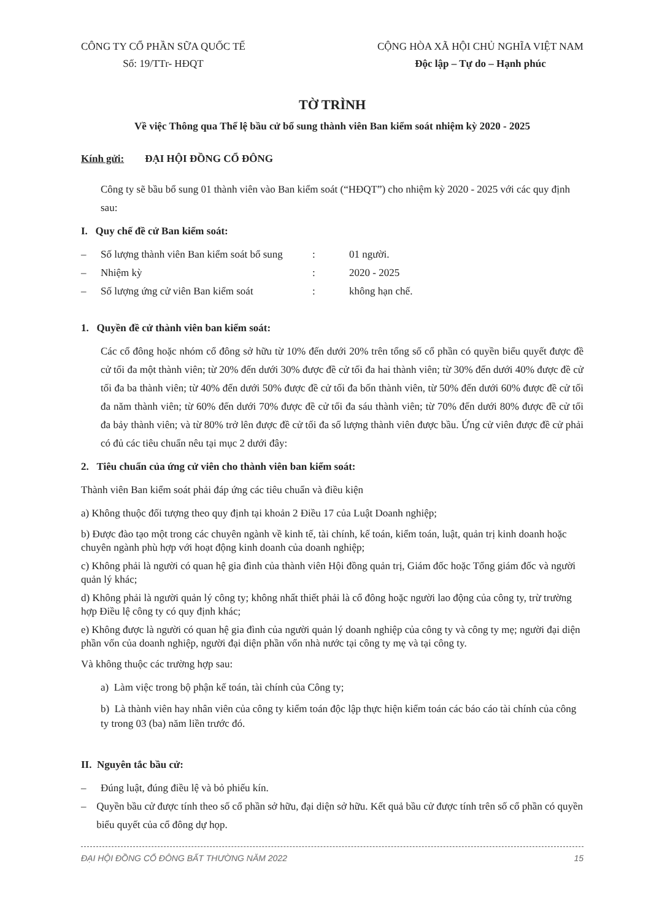CÔNG TY CỔ PHẦN SỮA QUỐC TẾ
Số: 19/TTr- HĐQT
CỘNG HÒA XÃ HỘI CHỦ NGHĨA VIỆT NAM
Độc lập – Tự do – Hạnh phúc
TỜ TRÌNH
Về việc Thông qua Thể lệ bầu cử bổ sung thành viên Ban kiểm soát nhiệm kỳ 2020 - 2025
Kính gửi: ĐẠI HỘI ĐỒNG CỔ ĐÔNG
Công ty sẽ bầu bổ sung 01 thành viên vào Ban kiểm soát (“HĐQT”) cho nhiệm kỳ 2020 - 2025 với các quy định sau:
I. Quy chế đề cử Ban kiểm soát:
– Số lượng thành viên Ban kiểm soát bổ sung: 01 người.
– Nhiệm kỳ: 2020 - 2025
– Số lượng ứng cử viên Ban kiểm soát: không hạn chế.
1. Quyền đề cử thành viên ban kiểm soát:
Các cổ đông hoặc nhóm cổ đông sở hữu từ 10% đến dưới 20% trên tổng số cổ phần có quyền biểu quyết được đề cử tối đa một thành viên; từ 20% đến dưới 30% được đề cử tối đa hai thành viên; từ 30% đến dưới 40% được đề cử tối đa ba thành viên; từ 40% đến dưới 50% được đề cử tối đa bốn thành viên, từ 50% đến dưới 60% được đề cử tối đa năm thành viên; từ 60% đến dưới 70% được đề cử tối đa sáu thành viên; từ 70% đến dưới 80% được đề cử tối đa bảy thành viên; và từ 80% trở lên được đề cử tối đa số lượng thành viên được bầu. Ứng cử viên được đề cử phải có đủ các tiêu chuẩn nêu tại mục 2 dưới đây:
2. Tiêu chuẩn của ứng cử viên cho thành viên ban kiểm soát:
Thành viên Ban kiểm soát phải đáp ứng các tiêu chuẩn và điều kiện
a) Không thuộc đối tượng theo quy định tại khoản 2 Điều 17 của Luật Doanh nghiệp;
b) Được đào tạo một trong các chuyên ngành về kinh tế, tài chính, kế toán, kiểm toán, luật, quản trị kinh doanh hoặc chuyên ngành phù hợp với hoạt động kinh doanh của doanh nghiệp;
c) Không phải là người có quan hệ gia đình của thành viên Hội đồng quản trị, Giám đốc hoặc Tổng giám đốc và người quản lý khác;
d) Không phải là người quản lý công ty; không nhất thiết phải là cổ đông hoặc người lao động của công ty, trừ trường hợp Điều lệ công ty có quy định khác;
e) Không được là người có quan hệ gia đình của người quản lý doanh nghiệp của công ty và công ty mẹ; người đại diện phần vốn của doanh nghiệp, người đại diện phần vốn nhà nước tại công ty mẹ và tại công ty.
Và không thuộc các trường hợp sau:
a) Làm việc trong bộ phận kế toán, tài chính của Công ty;
b) Là thành viên hay nhân viên của công ty kiểm toán độc lập thực hiện kiểm toán các báo cáo tài chính của công ty trong 03 (ba) năm liền trước đó.
II. Nguyên tắc bầu cử:
– Đúng luật, đúng điều lệ và bỏ phiếu kín.
– Quyền bầu cử được tính theo số cổ phần sở hữu, đại diện sở hữu. Kết quả bầu cử được tính trên số cổ phần có quyền biểu quyết của cổ đông dự họp.
ĐẠI HỘI ĐỒNG CỔ ĐÔNG BẤT THƯỜNG NĂM 2022 15